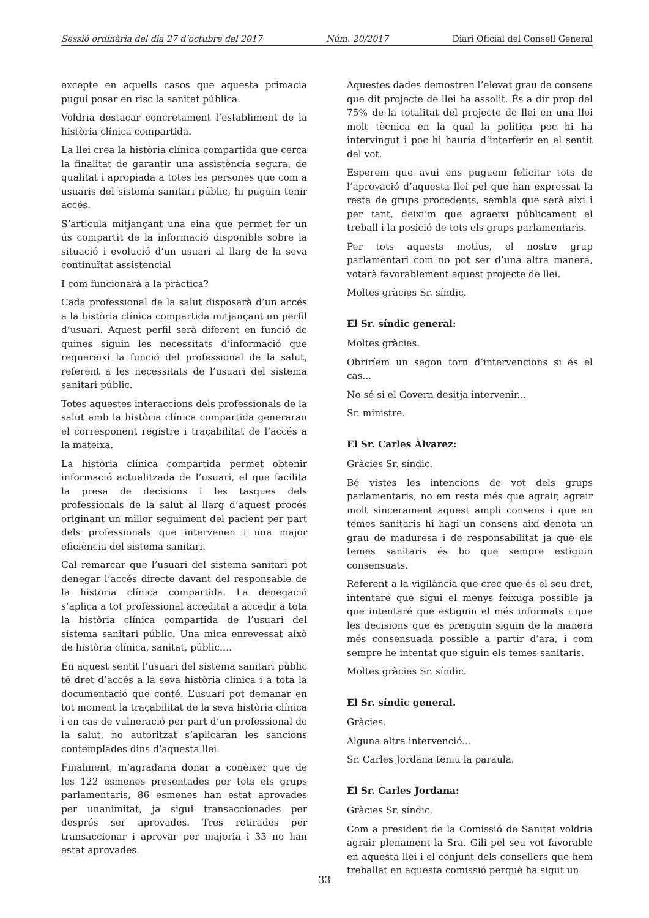Sessió ordinària del dia 27 d’octubre del 2017 Núm. 20/2017 Diari Oficial del Consell General
excepte en aquells casos que aquesta primacia pugui posar en risc la sanitat pública.
Voldria destacar concretament l’establiment de la història clínica compartida.
La llei crea la història clínica compartida que cerca la finalitat de garantir una assistència segura, de qualitat i apropiada a totes les persones que com a usuaris del sistema sanitari públic, hi puguin tenir accés.
S’articula mitjançant una eina que permet fer un ús compartit de la informació disponible sobre la situació i evolució d’un usuari al llarg de la seva continuïtat assistencial
I com funcionarà a la pràctica?
Cada professional de la salut disposarà d’un accés a la història clínica compartida mitjançant un perfil d’usuari. Aquest perfil serà diferent en funció de quines siguin les necessitats d’informació que requereixi la funció del professional de la salut, referent a les necessitats de l’usuari del sistema sanitari públic.
Totes aquestes interaccions dels professionals de la salut amb la història clínica compartida generaran el corresponent registre i traçabilitat de l’accés a la mateixa.
La història clínica compartida permet obtenir informació actualitzada de l’usuari, el que facilita la presa de decisions i les tasques dels professionals de la salut al llarg d’aquest procés originant un millor seguiment del pacient per part dels professionals que intervenen i una major eficiència del sistema sanitari.
Cal remarcar que l’usuari del sistema sanitari pot denegar l’accés directe davant del responsable de la història clínica compartida. La denegació s’aplica a tot professional acreditat a accedir a tota la història clínica compartida de l’usuari del sistema sanitari públic. Una mica enrevessat això de història clínica, sanitat, públic….
En aquest sentit l’usuari del sistema sanitari públic té dret d’accés a la seva història clínica i a tota la documentació que conté. L’usuari pot demanar en tot moment la traçabilitat de la seva història clínica i en cas de vulneració per part d’un professional de la salut, no autoritzat s’aplicaran les sancions contemplades dins d’aquesta llei.
Finalment, m’agradaria donar a conèixer que de les 122 esmenes presentades per tots els grups parlamentaris, 86 esmenes han estat aprovades per unanimitat, ja sigui transaccionades per després ser aprovades. Tres retirades per transaccionar i aprovar per majoria i 33 no han estat aprovades.
Aquestes dades demostren l’elevat grau de consens que dit projecte de llei ha assolit. És a dir prop del 75% de la totalitat del projecte de llei en una llei molt tècnica en la qual la política poc hi ha intervingut i poc hi hauria d’interferir en el sentit del vot.
Esperem que avui ens puguem felicitar tots de l’aprovació d’aquesta llei pel que han expressat la resta de grups procedents, sembla que serà així i per tant, deixi’m que agraeixi públicament el treball i la posició de tots els grups parlamentaris.
Per tots aquests motius, el nostre grup parlamentari com no pot ser d’una altra manera, votarà favorablement aquest projecte de llei.
Moltes gràcies Sr. síndic.
El Sr. síndic general:
Moltes gràcies.
Obriríem un segon torn d’intervencions si és el cas...
No sé si el Govern desitja intervenir...
Sr. ministre.
El Sr. Carles Àlvarez:
Gràcies Sr. síndic.
Bé vistes les intencions de vot dels grups parlamentaris, no em resta més que agrair, agrair molt sincerament aquest ampli consens i que en temes sanitaris hi hagi un consens així denota un grau de maduresa i de responsabilitat ja que els temes sanitaris és bo que sempre estiguin consensuats.
Referent a la vigilància que crec que és el seu dret, intentaré que sigui el menys feixuga possible ja que intentaré que estiguin el més informats i que les decisions que es prenguin siguin de la manera més consensuada possible a partir d’ara, i com sempre he intentat que siguin els temes sanitaris.
Moltes gràcies Sr. síndic.
El Sr. síndic general.
Gràcies.
Alguna altra intervenció...
Sr. Carles Jordana teniu la paraula.
El Sr. Carles Jordana:
Gràcies Sr. síndic.
Com a president de la Comissió de Sanitat voldria agrair plenament la Sra. Gili pel seu vot favorable en aquesta llei i el conjunt dels consellers que hem treballat en aquesta comissió perquè ha sigut un
33